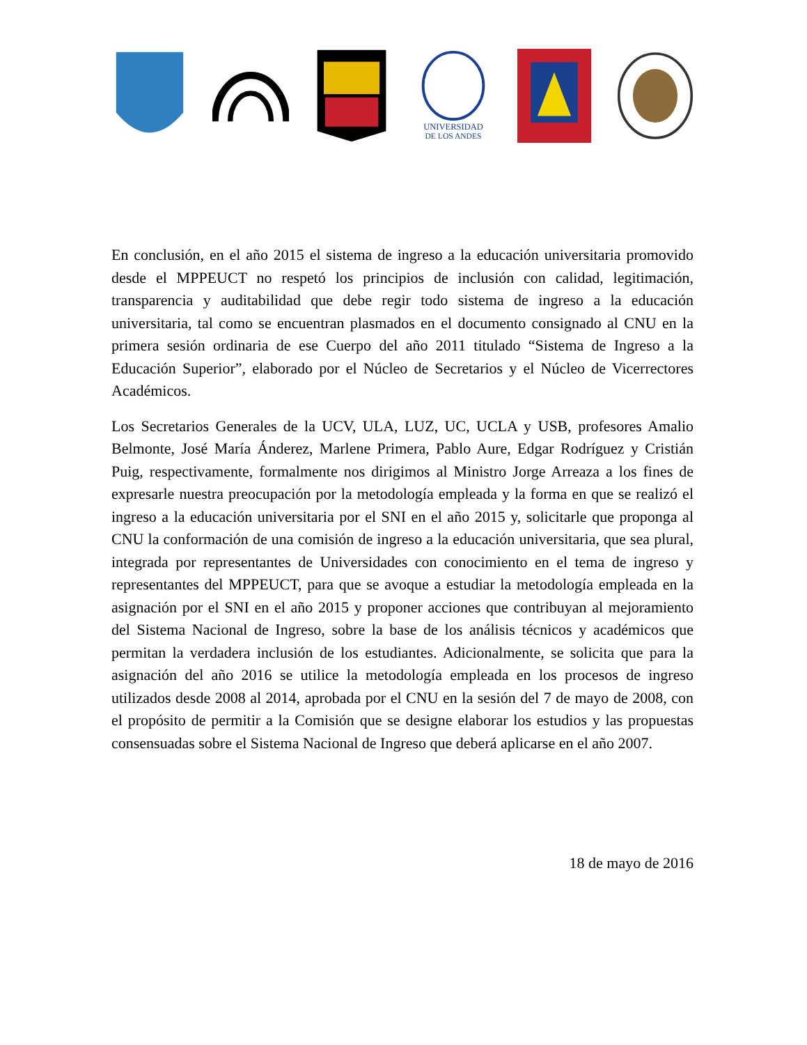UNIVERSIDAD
DE LOS ANDES
En conclusión, en el año 2015 el sistema de ingreso a la educación universitaria promovido desde el MPPEUCT no respetó los principios de inclusión con calidad, legitimación, transparencia y auditabilidad que debe regir todo sistema de ingreso a la educación universitaria, tal como se encuentran plasmados en el documento consignado al CNU en la primera sesión ordinaria de ese Cuerpo del año 2011 titulado “Sistema de Ingreso a la Educación Superior”, elaborado por el Núcleo de Secretarios y el Núcleo de Vicerrectores Académicos.
Los Secretarios Generales de la UCV, ULA, LUZ, UC, UCLA y USB, profesores Amalio Belmonte, José María Ánderez, Marlene Primera, Pablo Aure, Edgar Rodríguez y Cristián Puig, respectivamente, formalmente nos dirigimos al Ministro Jorge Arreaza a los fines de expresarle nuestra preocupación por la metodología empleada y la forma en que se realizó el ingreso a la educación universitaria por el SNI en el año 2015 y, solicitarle que proponga al CNU la conformación de una comisión de ingreso a la educación universitaria, que sea plural, integrada por representantes de Universidades con conocimiento en el tema de ingreso y representantes del MPPEUCT, para que se avoque a estudiar la metodología empleada en la asignación por el SNI en el año 2015 y proponer acciones que contribuyan al mejoramiento del Sistema Nacional de Ingreso, sobre la base de los análisis técnicos y académicos que permitan la verdadera inclusión de los estudiantes. Adicionalmente, se solicita que para la asignación del año 2016 se utilice la metodología empleada en los procesos de ingreso utilizados desde 2008 al 2014, aprobada por el CNU en la sesión del 7 de mayo de 2008, con el propósito de permitir a la Comisión que se designe elaborar los estudios y las propuestas consensuadas sobre el Sistema Nacional de Ingreso que deberá aplicarse en el año 2007.
18 de mayo de 2016